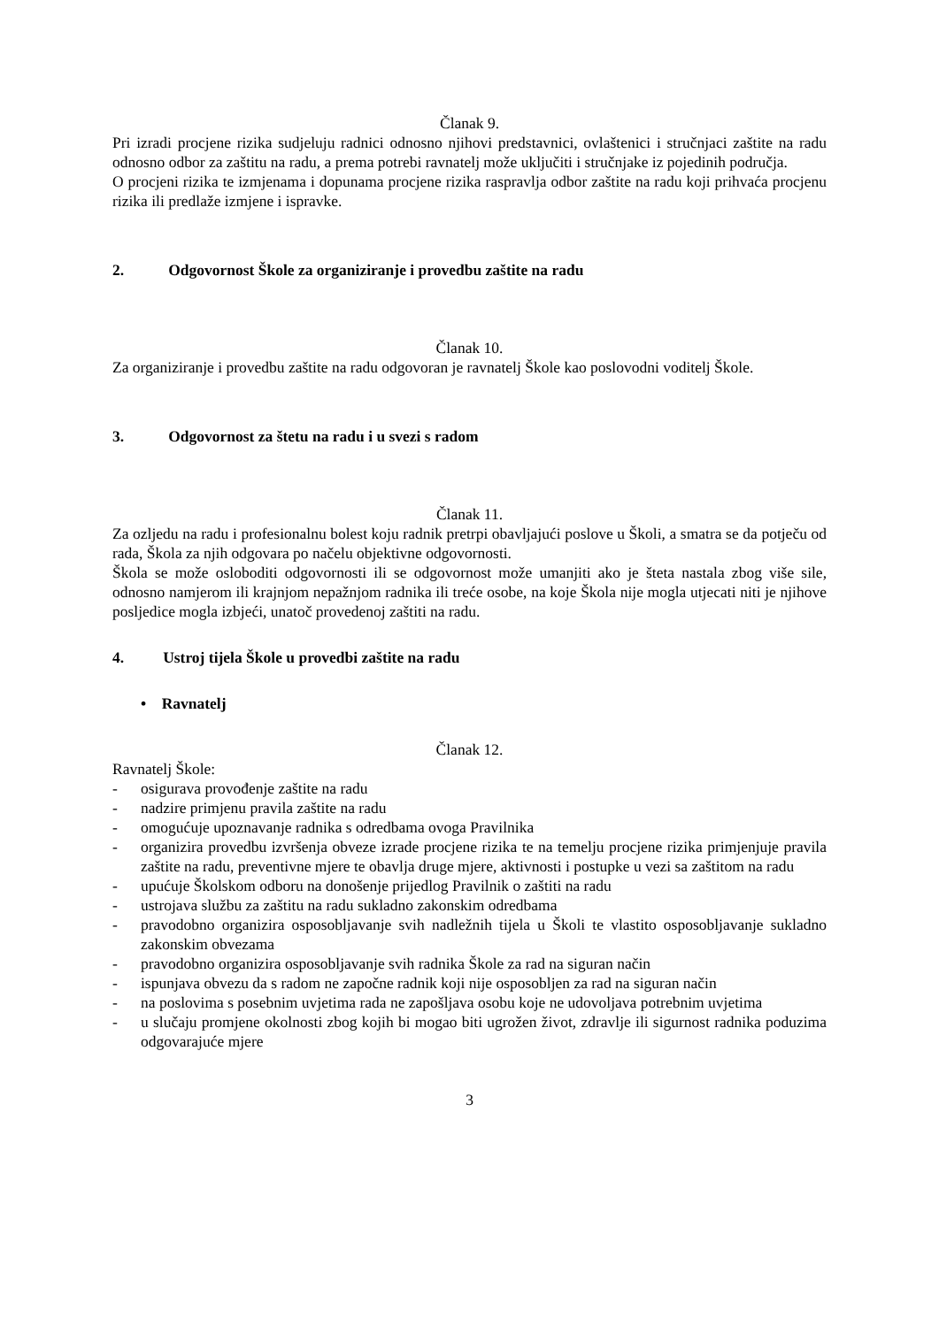Članak 9.
Pri izradi procjene rizika sudjeluju radnici odnosno njihovi predstavnici, ovlaštenici i stručnjaci zaštite na radu odnosno odbor za zaštitu na radu, a prema potrebi ravnatelj može uključiti i stručnjake iz pojedinih područja.
O procjeni rizika te izmjenama i dopunama procjene rizika raspravlja odbor zaštite na radu koji prihvaća procjenu rizika ili predlaže izmjene i ispravke.
2. Odgovornost Škole za organiziranje i provedbu zaštite na radu
Članak 10.
Za organiziranje i provedbu zaštite na radu odgovoran je ravnatelj Škole kao poslovodni voditelj Škole.
3. Odgovornost za štetu na radu i u svezi s radom
Članak 11.
Za ozljedu na radu i profesionalnu bolest koju radnik pretrpi obavljajući poslove u Školi, a smatra se da potječu od rada, Škola za njih odgovara po načelu objektivne odgovornosti.
Škola se može osloboditi odgovornosti ili se odgovornost može umanjiti ako je šteta nastala zbog više sile, odnosno namjerom ili krajnjom nepažnjom radnika ili treće osobe, na koje Škola nije mogla utjecati niti je njihove posljedice mogla izbjeći, unatoč provedenoj zaštiti na radu.
4. Ustroj tijela Škole u provedbi zaštite na radu
• Ravnatelj
Članak 12.
Ravnatelj Škole:
- osigurava provođenje zaštite na radu
- nadzire primjenu pravila zaštite na radu
- omogućuje upoznavanje radnika s odredbama ovoga Pravilnika
- organizira provedbu izvršenja obveze izrade procjene rizika te na temelju procjene rizika primjenjuje pravila zaštite na radu, preventivne mjere te obavlja druge mjere, aktivnosti i postupke u vezi sa zaštitom na radu
- upućuje Školskom odboru na donošenje prijedlog Pravilnik o zaštiti na radu
- ustrojava službu za zaštitu na radu sukladno zakonskim odredbama
- pravodobno organizira osposobljavanje svih nadležnih tijela u Školi te vlastito osposobljavanje sukladno zakonskim obvezama
- pravodobno organizira osposobljavanje svih radnika Škole za rad na siguran način
- ispunjava obvezu da s radom ne započne radnik koji nije osposobljen za rad na siguran način
- na poslovima s posebnim uvjetima rada ne zapošljava osobu koje ne udovoljava potrebnim uvjetima
- u slučaju promjene okolnosti zbog kojih bi mogao biti ugrožen život, zdravlje ili sigurnost radnika poduzima odgovarajuće mjere
3